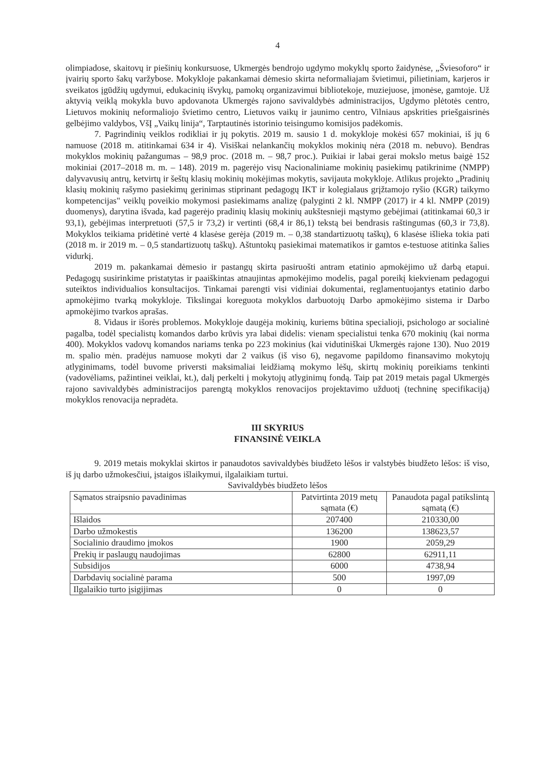4
olimpiadose, skaitovų ir piešinių konkursuose, Ukmergės bendrojo ugdymo mokyklų sporto žaidynėse, „Šviesoforo“ ir įvairių sporto šakų varžybose. Mokykloje pakankamai dėmesio skirta neformaliajam švietimui, pilietiniam, karjeros ir sveikatos įgūdžių ugdymui, edukacinių išvykų, pamokų organizavimui bibliotekoje, muziejuose, įmonėse, gamtoje. Už aktyvią veiklą mokykla buvo apdovanota Ukmergės rajono savivaldybės administracijos, Ugdymo plėtotės centro, Lietuvos mokinių neformaliojo švietimo centro, Lietuvos vaikų ir jaunimo centro, Vilniaus apskrities priešgaisrinės gelbėjimo valdybos, VšĮ „Vaikų linija“, Tarptautinės istorinio teisingumo komisijos padėkomis.
7. Pagrindinių veiklos rodikliai ir jų pokytis. 2019 m. sausio 1 d. mokykloje mokėsi 657 mokiniai, iš jų 6 namuose (2018 m. atitinkamai 634 ir 4). Visiškai nelankančių mokyklos mokinių nėra (2018 m. nebuvo). Bendras mokyklos mokinių pažangumas – 98,9 proc. (2018 m. – 98,7 proc.). Puikiai ir labai gerai mokslo metus baigė 152 mokiniai (2017–2018 m. m. – 148). 2019 m. pagerėjo visų Nacionaliniame mokinių pasiekimų patikrinime (NMPP) dalyvavusių antrų, ketvirtų ir šeštų klasių mokinių mokėjimas mokytis, savijauta mokykloje. Atlikus projekto „Pradinių klasių mokinių rašymo pasiekimų gerinimas stiprinant pedagogų IKT ir kolegialaus grįžtamojo ryšio (KGR) taikymo kompetencijas" veiklų poveikio mokymosi pasiekimams analizę (palyginti 2 kl. NMPP (2017) ir 4 kl. NMPP (2019) duomenys), darytina išvada, kad pagerėjo pradinių klasių mokinių aukštesnieji mąstymo gebėjimai (atitinkamai 60,3 ir 93,1), gebėjimas interpretuoti (57,5 ir 73,2) ir vertinti (68,4 ir 86,1) tekstą bei bendrasis raštingumas (60,3 ir 73,8). Mokyklos teikiama pridėtinė vertė 4 klasėse gerėja (2019 m. – 0,38 standartizuotų taškų), 6 klasėse išlieka tokia pati (2018 m. ir 2019 m. – 0,5 standartizuotų taškų). Aštuntokų pasiekimai matematikos ir gamtos e-testuose atitinka šalies vidurkį.
2019 m. pakankamai dėmesio ir pastangų skirta pasiruošti antram etatinio apmokėjimo už darbą etapui. Pedagogų susirinkime pristatytas ir paaiškintas atnaujintas apmokėjimo modelis, pagal poreikį kiekvienam pedagogui suteiktos individualios konsultacijos. Tinkamai parengti visi vidiniai dokumentai, reglamentuojantys etatinio darbo apmokėjimo tvarką mokykloje. Tikslingai koreguota mokyklos darbuotojų Darbo apmokėjimo sistema ir Darbo apmokėjimo tvarkos aprašas.
8. Vidaus ir išorės problemos. Mokykloje daugėja mokinių, kuriems būtina specialioji, psichologo ar socialinė pagalba, todėl specialistų komandos darbo krūvis yra labai didelis: vienam specialistui tenka 670 mokinių (kai norma 400). Mokyklos vadovų komandos nariams tenka po 223 mokinius (kai vidutiniškai Ukmergės rajone 130). Nuo 2019 m. spalio mėn. pradėjus namuose mokyti dar 2 vaikus (iš viso 6), negavome papildomo finansavimo mokytojų atlyginimams, todėl buvome priversti maksimaliai leidžiamą mokymo lėšų, skirtų mokinių poreikiams tenkinti (vadovėliams, pažintinei veiklai, kt.), dalį perkelti į mokytojų atlyginimų fondą. Taip pat 2019 metais pagal Ukmergės rajono savivaldybės administracijos parengtą mokyklos renovacijos projektavimo užduotį (techninę specifikaciją) mokyklos renovacija nepradėta.
III SKYRIUS
FINANSINĖ VEIKLA
9. 2019 metais mokyklai skirtos ir panaudotos savivaldybės biudžeto lėšos ir valstybės biudžeto lėšos: iš viso, iš jų darbo užmokesčiui, įstaigos išlaikymui, ilgalaikiam turtui.
Savivaldybės biudžeto lėšos
| Sąmatos straipsnio pavadinimas | Patvirtinta 2019 metų sąmata (€) | Panaudota pagal patikslintą sąmatą (€) |
| --- | --- | --- |
| Išlaidos | 207400 | 210330,00 |
| Darbo užmokestis | 136200 | 138623,57 |
| Socialinio draudimo įmokos | 1900 | 2059,29 |
| Prekių ir paslaugų naudojimas | 62800 | 62911,11 |
| Subsidijos | 6000 | 4738,94 |
| Darbdavių socialinė parama | 500 | 1997,09 |
| Ilgalaikio turto įsigijimas | 0 | 0 |